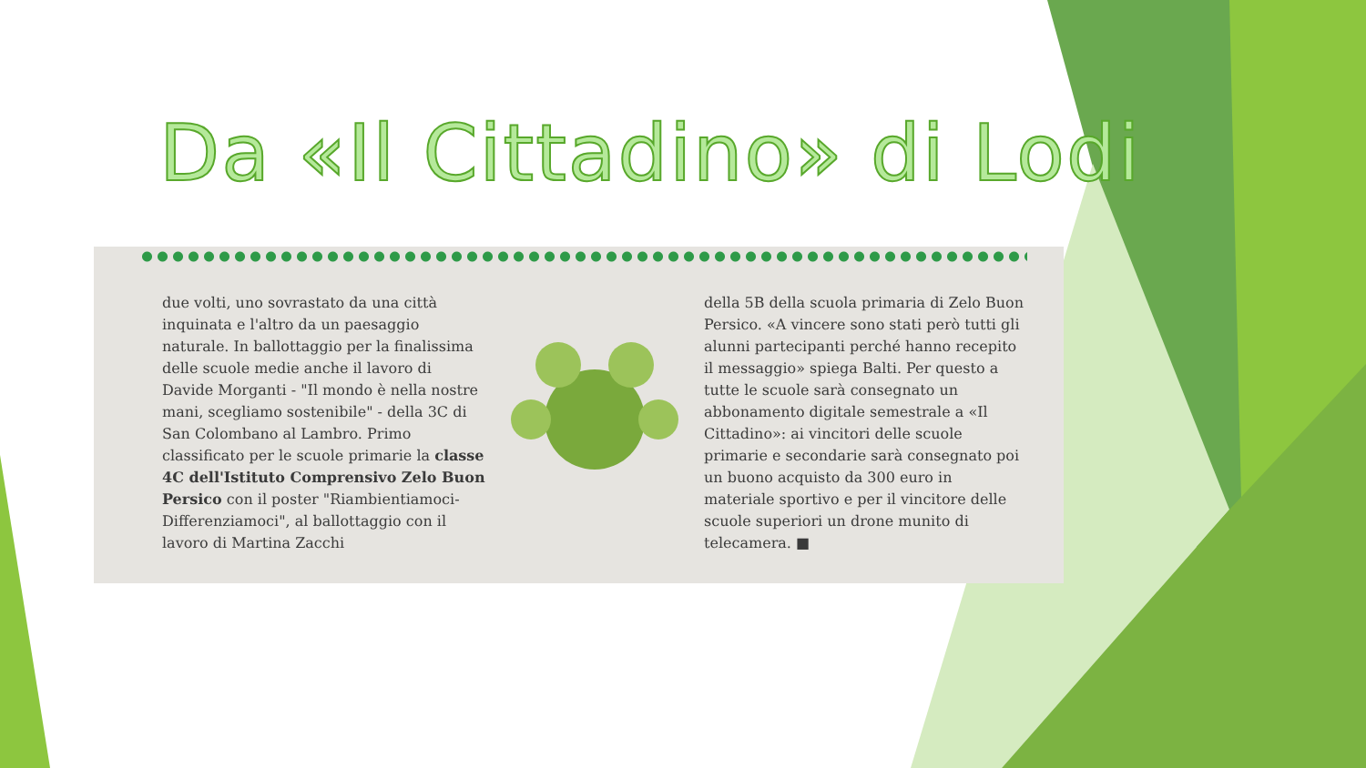Da «Il Cittadino» di Lodi
due volti, uno sovrastato da una città inquinata e l'altro da un paesaggio naturale. In ballottaggio per la finalissima delle scuole medie anche il lavoro di Davide Morganti - "Il mondo è nella nostre mani, scegliamo sostenibile" - della 3C di San Colombano al Lambro. Primo classificato per le scuole primarie la classe 4C dell'Istituto Comprensivo Zelo Buon Persico con il poster "Riambientiamoci-Differenziamoci", al ballottaggio con il lavoro di Martina Zacchi
della 5B della scuola primaria di Zelo Buon Persico. «A vincere sono stati però tutti gli alunni partecipanti perché hanno recepito il messaggio» spiega Balti. Per questo a tutte le scuole sarà consegnato un abbonamento digitale semestrale a «Il Cittadino»: ai vincitori delle scuole primarie e secondarie sarà consegnato poi un buono acquisto da 300 euro in materiale sportivo e per il vincitore delle scuole superiori un drone munito di telecamera. ■